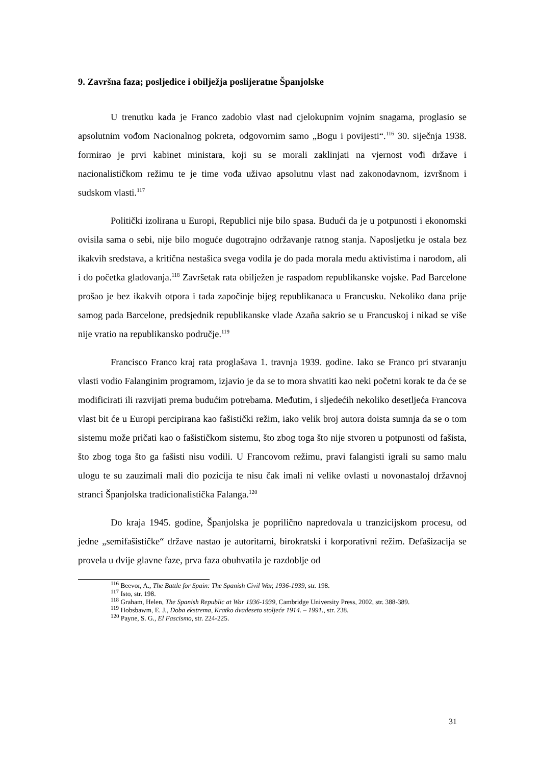9. Završna faza; posljedice i obilježja poslijeratne Španjolske
U trenutku kada je Franco zadobio vlast nad cjelokupnim vojnim snagama, proglasio se apsolutnim vođom Nacionalnog pokreta, odgovornim samo „Bogu i povijesti“.<sup>116</sup> 30. siječnja 1938. formirao je prvi kabinet ministara, koji su se morali zaklinjati na vjernost vođi države i nacionalističkom režimu te je time vođa uživao apsolutnu vlast nad zakonodavnom, izvršnom i sudskom vlasti.<sup>117</sup>
Politički izolirana u Europi, Republici nije bilo spasa. Budući da je u potpunosti i ekonomski ovisila sama o sebi, nije bilo moguće dugotrajno održavanje ratnog stanja. Naposljetku je ostala bez ikakvih sredstava, a kritična nestašica svega vodila je do pada morala među aktivistima i narodom, ali i do početka gladovanja.<sup>118</sup> Završetak rata obilježen je raspadom republikanske vojske. Pad Barcelone prošao je bez ikakvih otpora i tada započinje bijeg republikanaca u Francusku. Nekoliko dana prije samog pada Barcelone, predsjednik republikanske vlade Azaña sakrio se u Francuskoj i nikad se više nije vratio na republikansko područje.<sup>119</sup>
Francisco Franco kraj rata proglašava 1. travnja 1939. godine. Iako se Franco pri stvaranju vlasti vodio Falanginim programom, izjavio je da se to mora shvatiti kao neki početni korak te da će se modificirati ili razvijati prema budućim potrebama. Međutim, i sljedećih nekoliko desetljeća Francova vlast bit će u Europi percipirana kao fašistički režim, iako velik broj autora doista sumnja da se o tom sistemu može pričati kao o fašističkom sistemu, što zbog toga što nije stvoren u potpunosti od fašista, što zbog toga što ga fašisti nisu vodili. U Francovom režimu, pravi falangisti igrali su samo malu ulogu te su zauzimali mali dio pozicija te nisu čak imali ni velike ovlasti u novonastaloj državnoj stranci Španjolska tradicionalistička Falanga.<sup>120</sup>
Do kraja 1945. godine, Španjolska je poprilično napredovala u tranzicijskom procesu, od jedne „semifašističke“ države nastao je autoritarni, birokratski i korporativni režim. Defašizacija se provela u dvije glavne faze, prva faza obuhvatila je razdoblje od
<sup>116</sup> Beevor, A., The Battle for Spain: The Spanish Civil War, 1936-1939, str. 198.
<sup>117</sup> Isto, str. 198.
<sup>118</sup> Graham, Helen, The Spanish Republic at War 1936-1939, Cambridge University Press, 2002, str. 388-389.
<sup>119</sup> Hobsbawm, E. J., Doba ekstrema, Kratko dvadeseto stoljeće 1914. – 1991., str. 238.
<sup>120</sup> Payne, S. G., El Fascismo, str. 224-225.
31